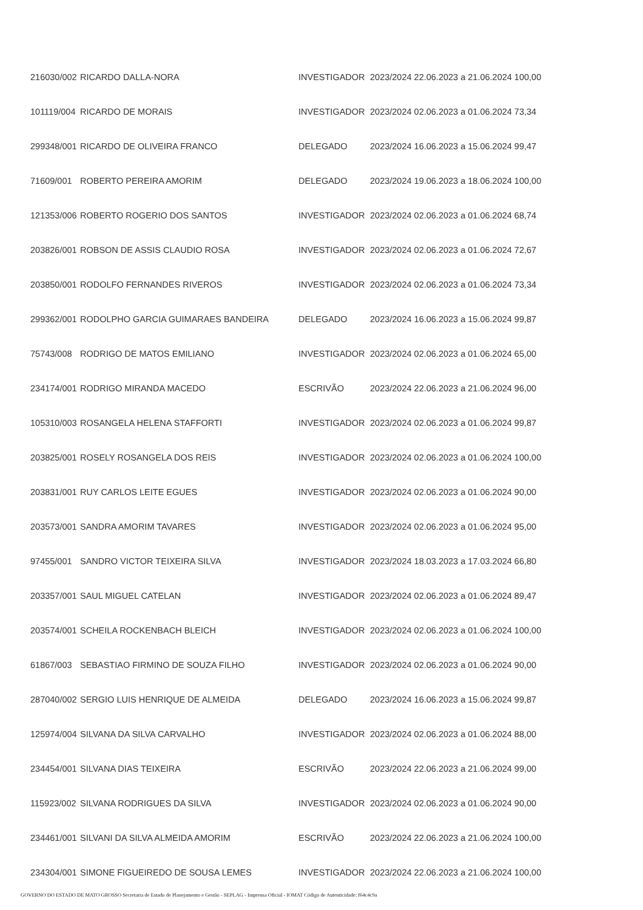| 216030/002 | RICARDO DALLA-NORA | INVESTIGADOR | 2023/2024 22.06.2023 a 21.06.2024 100,00 |
| 101119/004 | RICARDO DE MORAIS | INVESTIGADOR | 2023/2024 02.06.2023 a 01.06.2024 73,34 |
| 299348/001 | RICARDO DE OLIVEIRA FRANCO | DELEGADO | 2023/2024 16.06.2023 a 15.06.2024 99,47 |
| 71609/001 | ROBERTO PEREIRA AMORIM | DELEGADO | 2023/2024 19.06.2023 a 18.06.2024 100,00 |
| 121353/006 | ROBERTO ROGERIO DOS SANTOS | INVESTIGADOR | 2023/2024 02.06.2023 a 01.06.2024 68,74 |
| 203826/001 | ROBSON DE ASSIS CLAUDIO ROSA | INVESTIGADOR | 2023/2024 02.06.2023 a 01.06.2024 72,67 |
| 203850/001 | RODOLFO FERNANDES RIVEROS | INVESTIGADOR | 2023/2024 02.06.2023 a 01.06.2024 73,34 |
| 299362/001 | RODOLPHO GARCIA GUIMARAES BANDEIRA | DELEGADO | 2023/2024 16.06.2023 a 15.06.2024 99,87 |
| 75743/008 | RODRIGO DE MATOS EMILIANO | INVESTIGADOR | 2023/2024 02.06.2023 a 01.06.2024 65,00 |
| 234174/001 | RODRIGO MIRANDA MACEDO | ESCRIVÃO | 2023/2024 22.06.2023 a 21.06.2024 96,00 |
| 105310/003 | ROSANGELA HELENA STAFFORTI | INVESTIGADOR | 2023/2024 02.06.2023 a 01.06.2024 99,87 |
| 203825/001 | ROSELY ROSANGELA DOS REIS | INVESTIGADOR | 2023/2024 02.06.2023 a 01.06.2024 100,00 |
| 203831/001 | RUY CARLOS LEITE EGUES | INVESTIGADOR | 2023/2024 02.06.2023 a 01.06.2024 90,00 |
| 203573/001 | SANDRA AMORIM TAVARES | INVESTIGADOR | 2023/2024 02.06.2023 a 01.06.2024 95,00 |
| 97455/001 | SANDRO VICTOR TEIXEIRA SILVA | INVESTIGADOR | 2023/2024 18.03.2023 a 17.03.2024 66,80 |
| 203357/001 | SAUL MIGUEL CATELAN | INVESTIGADOR | 2023/2024 02.06.2023 a 01.06.2024 89,47 |
| 203574/001 | SCHEILA ROCKENBACH BLEICH | INVESTIGADOR | 2023/2024 02.06.2023 a 01.06.2024 100,00 |
| 61867/003 | SEBASTIAO FIRMINO DE SOUZA FILHO | INVESTIGADOR | 2023/2024 02.06.2023 a 01.06.2024 90,00 |
| 287040/002 | SERGIO LUIS HENRIQUE DE ALMEIDA | DELEGADO | 2023/2024 16.06.2023 a 15.06.2024 99,87 |
| 125974/004 | SILVANA DA SILVA CARVALHO | INVESTIGADOR | 2023/2024 02.06.2023 a 01.06.2024 88,00 |
| 234454/001 | SILVANA DIAS TEIXEIRA | ESCRIVÃO | 2023/2024 22.06.2023 a 21.06.2024 99,00 |
| 115923/002 | SILVANA RODRIGUES DA SILVA | INVESTIGADOR | 2023/2024 02.06.2023 a 01.06.2024 90,00 |
| 234461/001 | SILVANI DA SILVA ALMEIDA AMORIM | ESCRIVÃO | 2023/2024 22.06.2023 a 21.06.2024 100,00 |
| 234304/001 | SIMONE FIGUEIREDO DE SOUSA LEMES | INVESTIGADOR | 2023/2024 22.06.2023 a 21.06.2024 100,00 |
GOVERNO DO ESTADO DE MATO GROSSO Secretaria de Estado de Planejamento e Gestão - SEPLAG - Imprensa Oficial - IOMAT Código de Autenticidade: f64c4c9a